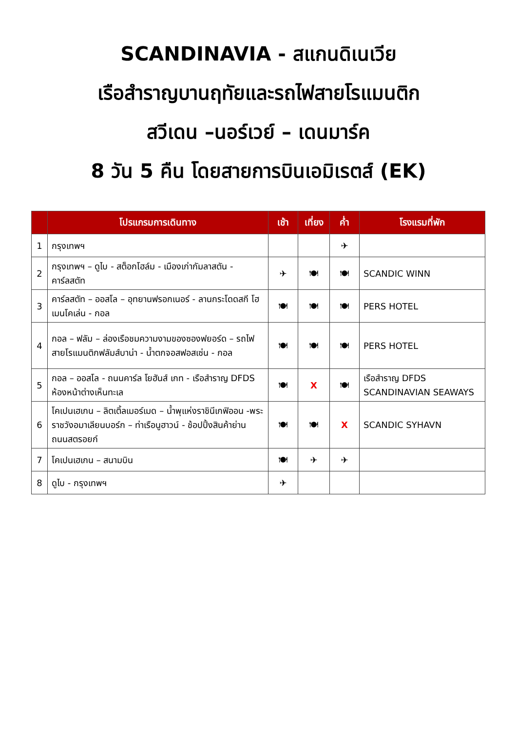SCANDINAVIA - สแกนดิเนเวีย
เรือสำราญบานฤทัยและรถไฟสายโรแมนติก
สวีเดน –นอร์เวย์ – เดนมาร์ค
8 วัน 5 คืน โดยสายการบินเอมิเรตส์ (EK)
| | โปรแกรมการเดินทาง | เช้า | เที่ยง | ค่ำ | โรงแรมที่พัก |
| --- | --- | --- | --- | --- | --- |
| 1 | กรุงเทพฯ | | | ✈ | |
| 2 | กรุงเทพฯ – ดูไบ - สต็อกโฮล์ม - เมืองเก่ากัมลาสตัน - คาร์ลสตัท | ✈ | 🍽 | 🍽 | SCANDIC WINN |
| 3 | คาร์ลสตัท – ออสโล – อุทยานฟรอกเนอร์ - ลานกระโดดสกี โฮเมนโคเล่น - กอล | 🍽 | 🍽 | 🍽 | PERS HOTEL |
| 4 | กอล – ฟลัม – ล่องเรือชมความงามของซองฟยอร์ด – รถไฟสายโรแมนติกฟลัมส์บาน่า - น้ำตกจอสฟอสเซ่น - กอล | 🍽 | 🍽 | 🍽 | PERS HOTEL |
| 5 | กอล – ออสโล - ถนนคาร์ล โยฮันส์ เกท - เรือสำราญ DFDS ห้องหน้าต่างเห็นทะเล | 🍽 | X | 🍽 | เรือสำราญ DFDS SCANDINAVIAN SEAWAYS |
| 6 | โคเปนเฮเกน – ลิตเติ้ลเมอร์เมด – น้ำพุแห่งราชินีเกฟิออน -พระราชวังอมาเลียนบอร์ก – ท่าเรือนูฮาวน์ - ช้อปปิ้งสินค้าย่าน ถนนสตรอยก์ | 🍽 | 🍽 | X | SCANDIC SYHAVN |
| 7 | โคเปนเฮเกน – สนามบิน | 🍽 | ✈ | ✈ | |
| 8 | ดูไบ - กรุงเทพฯ | ✈ | | | |